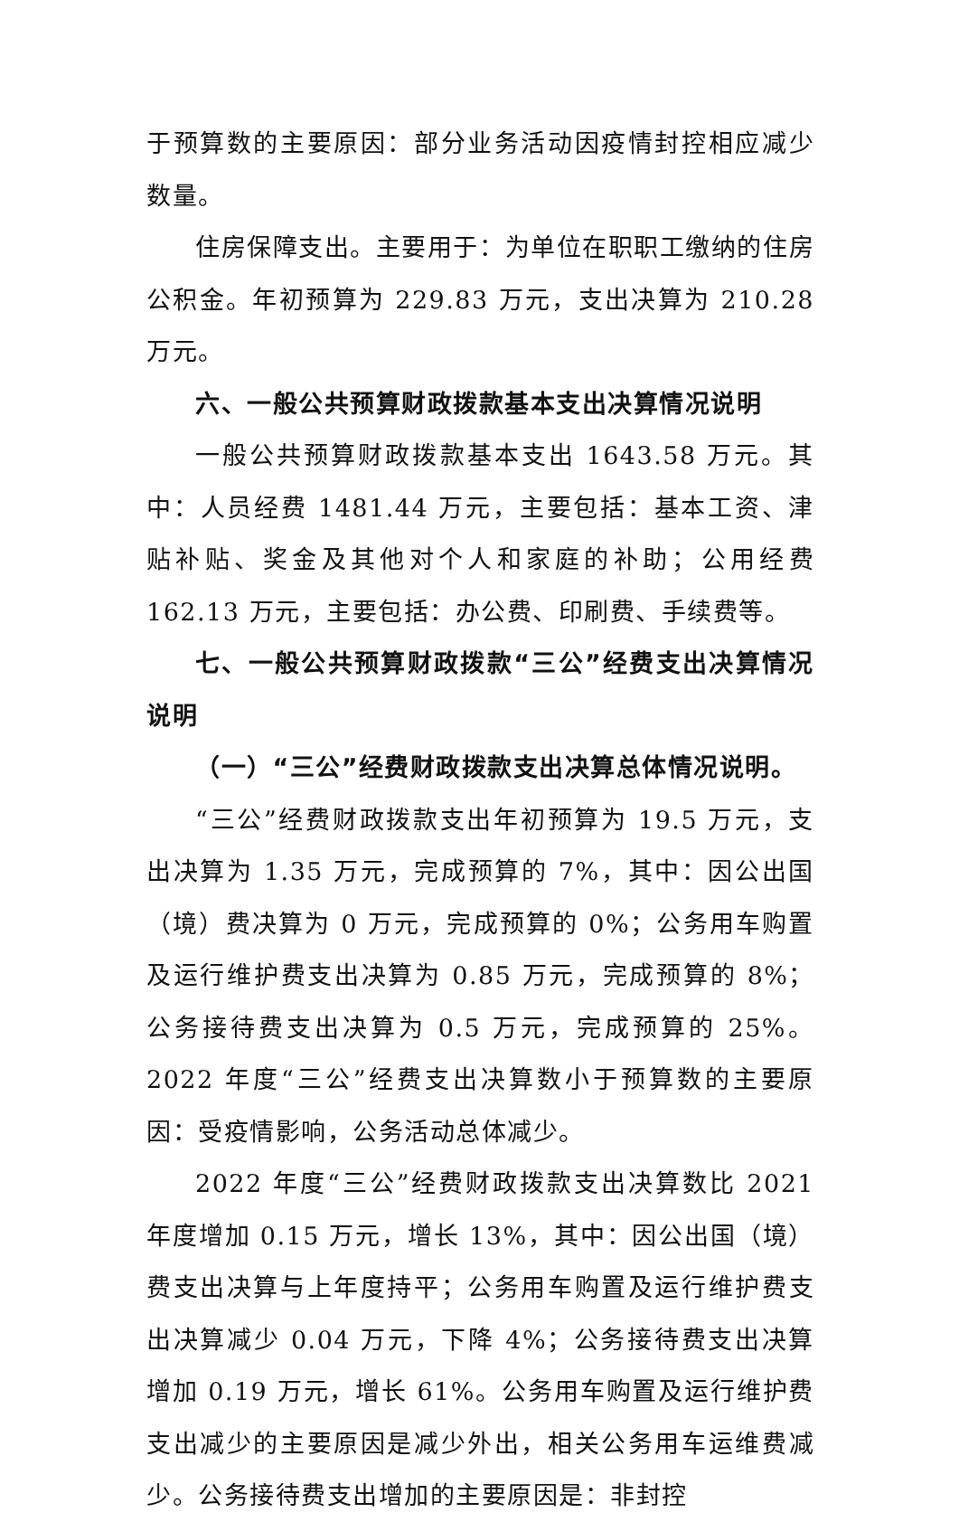于预算数的主要原因：部分业务活动因疫情封控相应减少数量。
住房保障支出。主要用于：为单位在职职工缴纳的住房公积金。年初预算为 229.83 万元，支出决算为 210.28 万元。
六、一般公共预算财政拨款基本支出决算情况说明
一般公共预算财政拨款基本支出 1643.58 万元。其中：人员经费 1481.44 万元，主要包括：基本工资、津贴补贴、奖金及其他对个人和家庭的补助；公用经费 162.13 万元，主要包括：办公费、印刷费、手续费等。
七、一般公共预算财政拨款“三公”经费支出决算情况说明
（一）“三公”经费财政拨款支出决算总体情况说明。
“三公”经费财政拨款支出年初预算为 19.5 万元，支出决算为 1.35 万元，完成预算的 7%，其中：因公出国（境）费决算为 0 万元，完成预算的 0%；公务用车购置及运行维护费支出决算为 0.85 万元，完成预算的 8%；公务接待费支出决算为 0.5 万元，完成预算的 25%。2022 年度“三公”经费支出决算数小于预算数的主要原因：受疫情影响，公务活动总体减少。
2022 年度“三公”经费财政拨款支出决算数比 2021 年度增加 0.15 万元，增长 13%，其中：因公出国（境）费支出决算与上年度持平；公务用车购置及运行维护费支出决算减少 0.04 万元，下降 4%；公务接待费支出决算增加 0.19 万元，增长 61%。公务用车购置及运行维护费支出减少的主要原因是减少外出，相关公务用车运维费减少。公务接待费支出增加的主要原因是：非封控